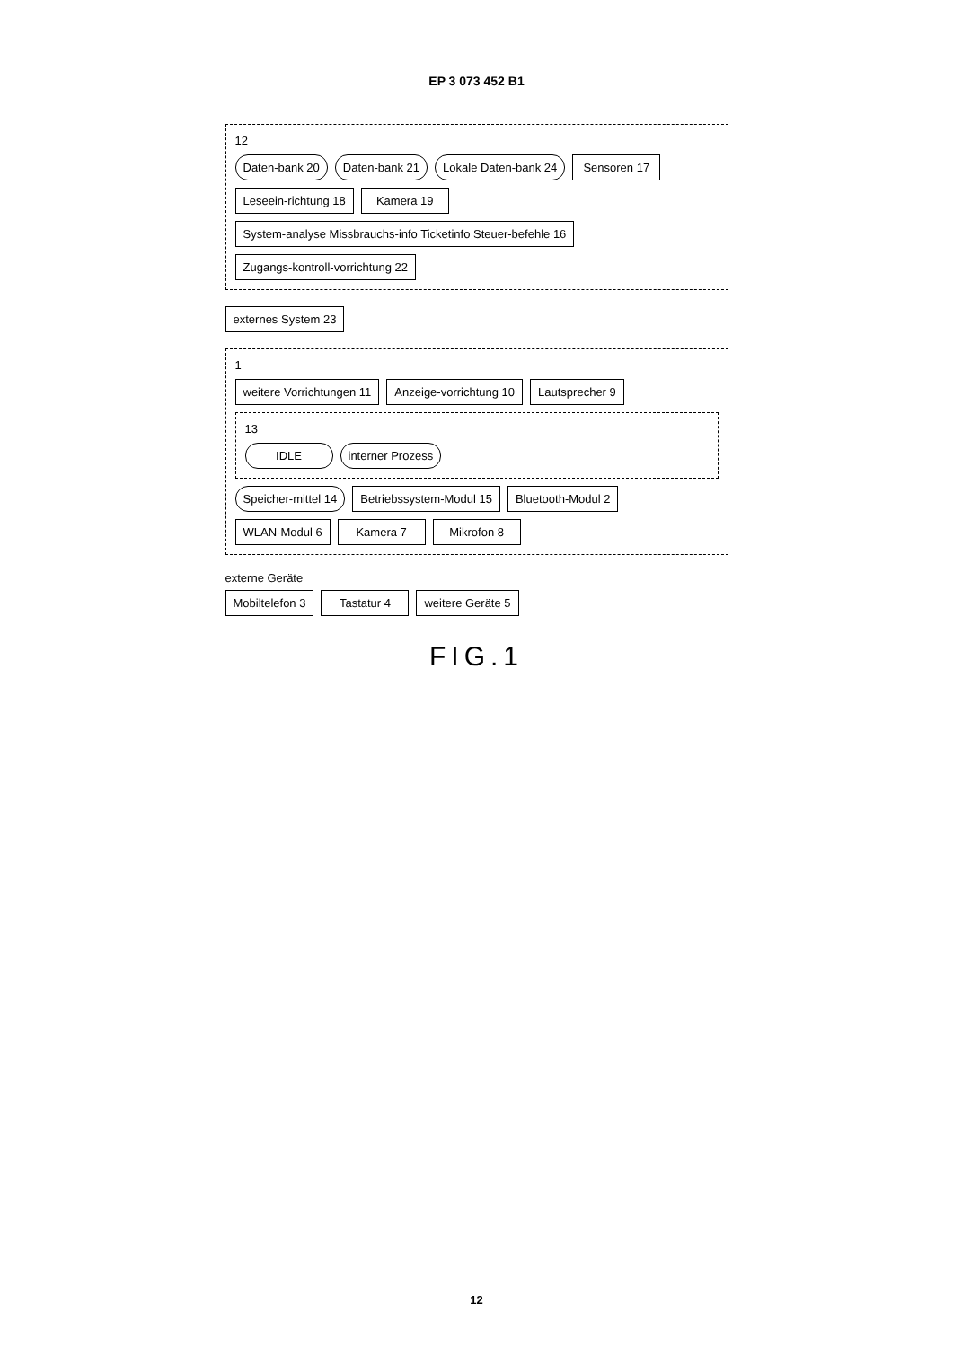EP 3 073 452 B1
12
Daten-bank 20
Daten-bank 21
Lokale Daten-bank 24
Sensoren 17
Leseein-richtung 18
Kamera 19
System-analyse Missbrauchs-info Ticketinfo Steuer-befehle 16
Zugangs-kontroll-vorrichtung 22
externes System 23
1
weitere Vorrichtungen 11
Anzeige-vorrichtung 10
Lautsprecher 9
13
IDLE
interner Prozess
Speicher-mittel 14
Betriebssystem-Modul 15
Bluetooth-Modul 2
WLAN-Modul 6
Kamera 7
Mikrofon 8
externe Geräte
Mobiltelefon 3 Tastatur 4 weitere Geräte 5
FIG.1
12